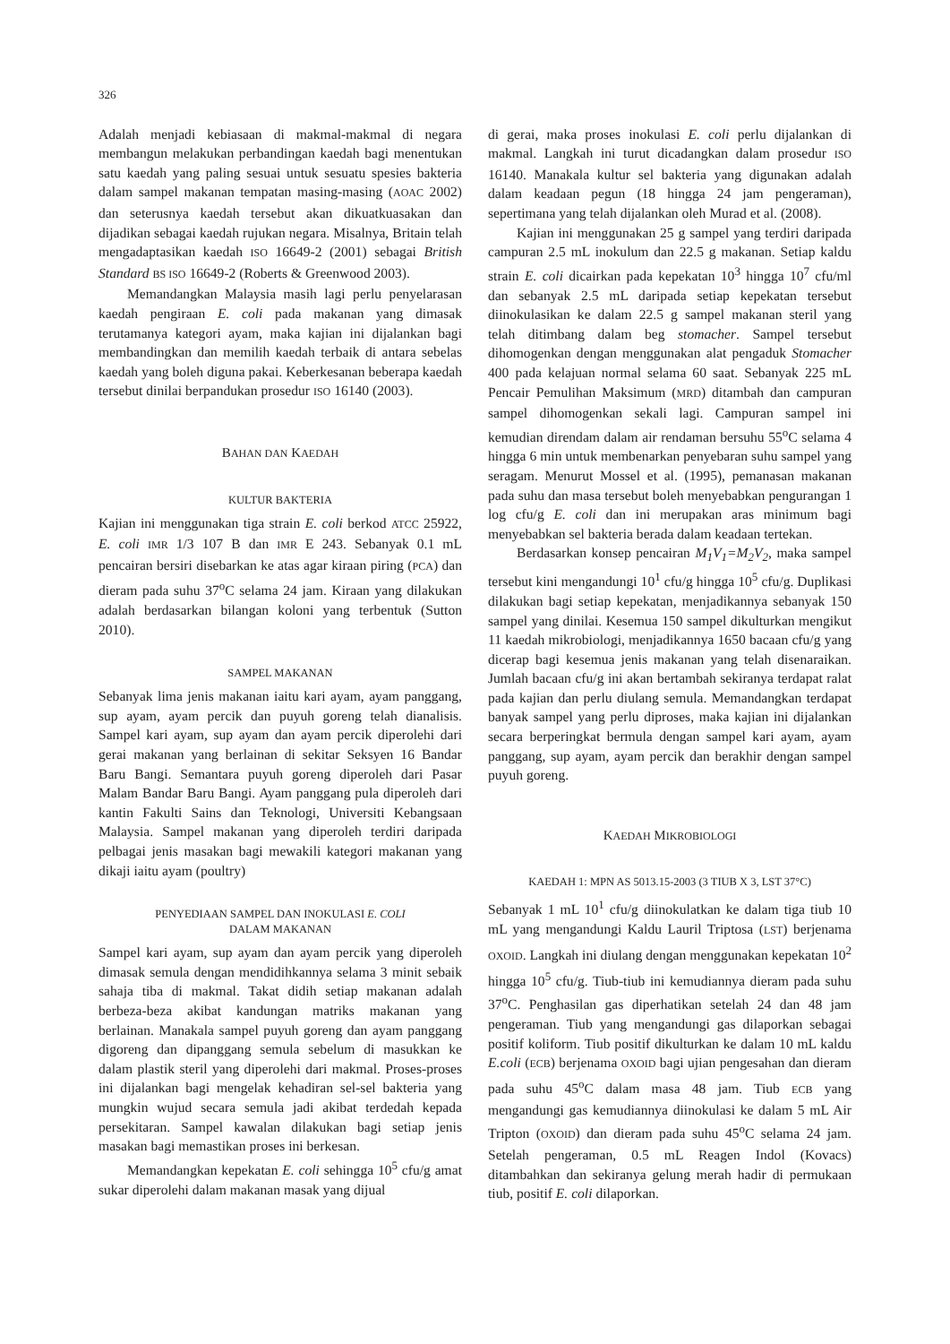326
Adalah menjadi kebiasaan di makmal-makmal di negara membangun melakukan perbandingan kaedah bagi menentukan satu kaedah yang paling sesuai untuk sesuatu spesies bakteria dalam sampel makanan tempatan masing-masing (AOAC 2002) dan seterusnya kaedah tersebut akan dikuatkuasakan dan dijadikan sebagai kaedah rujukan negara. Misalnya, Britain telah mengadaptasikan kaedah ISO 16649-2 (2001) sebagai British Standard BS ISO 16649-2 (Roberts & Greenwood 2003).
Memandangkan Malaysia masih lagi perlu penyelarasan kaedah pengiraan E. coli pada makanan yang dimasak terutamanya kategori ayam, maka kajian ini dijalankan bagi membandingkan dan memilih kaedah terbaik di antara sebelas kaedah yang boleh diguna pakai. Keberkesanan beberapa kaedah tersebut dinilai berpandukan prosedur ISO 16140 (2003).
BAHAN DAN KAEDAH
KULTUR BAKTERIA
Kajian ini menggunakan tiga strain E. coli berkod ATCC 25922, E. coli IMR 1/3 107 B dan IMR E 243. Sebanyak 0.1 mL pencairan bersiri disebarkan ke atas agar kiraan piring (PCA) dan dieram pada suhu 37<sup>o</sup>C selama 24 jam. Kiraan yang dilakukan adalah berdasarkan bilangan koloni yang terbentuk (Sutton 2010).
SAMPEL MAKANAN
Sebanyak lima jenis makanan iaitu kari ayam, ayam panggang, sup ayam, ayam percik dan puyuh goreng telah dianalisis. Sampel kari ayam, sup ayam dan ayam percik diperolehi dari gerai makanan yang berlainan di sekitar Seksyen 16 Bandar Baru Bangi. Semantara puyuh goreng diperoleh dari Pasar Malam Bandar Baru Bangi. Ayam panggang pula diperoleh dari kantin Fakulti Sains dan Teknologi, Universiti Kebangsaan Malaysia. Sampel makanan yang diperoleh terdiri daripada pelbagai jenis masakan bagi mewakili kategori makanan yang dikaji iaitu ayam (poultry)
PENYEDIAAN SAMPEL DAN INOKULASI E. COLI
DALAM MAKANAN
Sampel kari ayam, sup ayam dan ayam percik yang diperoleh dimasak semula dengan mendidihkannya selama 3 minit sebaik sahaja tiba di makmal. Takat didih setiap makanan adalah berbeza-beza akibat kandungan matriks makanan yang berlainan. Manakala sampel puyuh goreng dan ayam panggang digoreng dan dipanggang semula sebelum di masukkan ke dalam plastik steril yang diperolehi dari makmal. Proses-proses ini dijalankan bagi mengelak kehadiran sel-sel bakteria yang mungkin wujud secara semula jadi akibat terdedah kepada persekitaran. Sampel kawalan dilakukan bagi setiap jenis masakan bagi memastikan proses ini berkesan.
Memandangkan kepekatan E. coli sehingga 10<sup>5</sup> cfu/g amat sukar diperolehi dalam makanan masak yang dijual
di gerai, maka proses inokulasi E. coli perlu dijalankan di makmal. Langkah ini turut dicadangkan dalam prosedur ISO 16140. Manakala kultur sel bakteria yang digunakan adalah dalam keadaan pegun (18 hingga 24 jam pengeraman), sepertimana yang telah dijalankan oleh Murad et al. (2008).
Kajian ini menggunakan 25 g sampel yang terdiri daripada campuran 2.5 mL inokulum dan 22.5 g makanan. Setiap kaldu strain E. coli dicairkan pada kepekatan 10<sup>3</sup> hingga 10<sup>7</sup> cfu/ml dan sebanyak 2.5 mL daripada setiap kepekatan tersebut diinokulasikan ke dalam 22.5 g sampel makanan steril yang telah ditimbang dalam beg stomacher. Sampel tersebut dihomogenkan dengan menggunakan alat pengaduk Stomacher 400 pada kelajuan normal selama 60 saat. Sebanyak 225 mL Pencair Pemulihan Maksimum (MRD) ditambah dan campuran sampel dihomogenkan sekali lagi. Campuran sampel ini kemudian direndam dalam air rendaman bersuhu 55<sup>o</sup>C selama 4 hingga 6 min untuk membenarkan penyebaran suhu sampel yang seragam. Menurut Mossel et al. (1995), pemanasan makanan pada suhu dan masa tersebut boleh menyebabkan pengurangan 1 log cfu/g E. coli dan ini merupakan aras minimum bagi menyebabkan sel bakteria berada dalam keadaan tertekan.
Berdasarkan konsep pencairan M<sub>1</sub>V<sub>1</sub>=M<sub>2</sub>V<sub>2</sub>, maka sampel tersebut kini mengandungi 10<sup>1</sup> cfu/g hingga 10<sup>5</sup> cfu/g. Duplikasi dilakukan bagi setiap kepekatan, menjadikannya sebanyak 150 sampel yang dinilai. Kesemua 150 sampel dikulturkan mengikut 11 kaedah mikrobiologi, menjadikannya 1650 bacaan cfu/g yang dicerap bagi kesemua jenis makanan yang telah disenaraikan. Jumlah bacaan cfu/g ini akan bertambah sekiranya terdapat ralat pada kajian dan perlu diulang semula. Memandangkan terdapat banyak sampel yang perlu diproses, maka kajian ini dijalankan secara berperingkat bermula dengan sampel kari ayam, ayam panggang, sup ayam, ayam percik dan berakhir dengan sampel puyuh goreng.
KAEDAH MIKROBIOLOGI
KAEDAH 1: MPN AS 5013.15-2003 (3 TIUB X 3, LST 37°C)
Sebanyak 1 mL 10<sup>1</sup> cfu/g diinokulatkan ke dalam tiga tiub 10 mL yang mengandungi Kaldu Lauril Triptosa (LST) berjenama OXOID. Langkah ini diulang dengan menggunakan kepekatan 10<sup>2</sup> hingga 10<sup>5</sup> cfu/g. Tiub-tiub ini kemudiannya dieram pada suhu 37<sup>o</sup>C. Penghasilan gas diperhatikan setelah 24 dan 48 jam pengeraman. Tiub yang mengandungi gas dilaporkan sebagai positif koliform. Tiub positif dikulturkan ke dalam 10 mL kaldu E.coli (ECB) berjenama OXOID bagi ujian pengesahan dan dieram pada suhu 45<sup>o</sup>C dalam masa 48 jam. Tiub ECB yang mengandungi gas kemudiannya diinokulasi ke dalam 5 mL Air Tripton (OXOID) dan dieram pada suhu 45<sup>o</sup>C selama 24 jam. Setelah pengeraman, 0.5 mL Reagen Indol (Kovacs) ditambahkan dan sekiranya gelung merah hadir di permukaan tiub, positif E. coli dilaporkan.